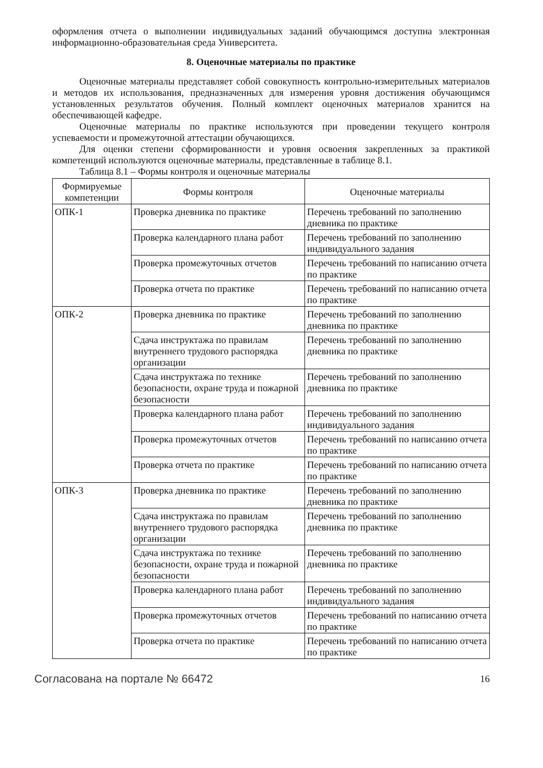оформления отчета о выполнении индивидуальных заданий обучающимся доступна электронная информационно-образовательная среда Университета.
8. Оценочные материалы по практике
Оценочные материалы представляет собой совокупность контрольно-измерительных материалов и методов их использования, предназначенных для измерения уровня достижения обучающимся установленных результатов обучения. Полный комплект оценочных материалов хранится на обеспечивающей кафедре.
Оценочные материалы по практике используются при проведении текущего контроля успеваемости и промежуточной аттестации обучающихся.
Для оценки степени сформированности и уровня освоения закрепленных за практикой компетенций используются оценочные материалы, представленные в таблице 8.1.
Таблица 8.1 – Формы контроля и оценочные материалы
| Формируемые компетенции | Формы контроля | Оценочные материалы |
| --- | --- | --- |
| ОПК-1 | Проверка дневника по практике | Перечень требований по заполнению дневника по практике |
| | Проверка календарного плана работ | Перечень требований по заполнению индивидуального задания |
| | Проверка промежуточных отчетов | Перечень требований по написанию отчета по практике |
| | Проверка отчета по практике | Перечень требований по написанию отчета по практике |
| ОПК-2 | Проверка дневника по практике | Перечень требований по заполнению дневника по практике |
| | Сдача инструктажа по правилам внутреннего трудового распорядка организации | Перечень требований по заполнению дневника по практике |
| | Сдача инструктажа по технике безопасности, охране труда и пожарной безопасности | Перечень требований по заполнению дневника по практике |
| | Проверка календарного плана работ | Перечень требований по заполнению индивидуального задания |
| | Проверка промежуточных отчетов | Перечень требований по написанию отчета по практике |
| | Проверка отчета по практике | Перечень требований по написанию отчета по практике |
| ОПК-3 | Проверка дневника по практике | Перечень требований по заполнению дневника по практике |
| | Сдача инструктажа по правилам внутреннего трудового распорядка организации | Перечень требований по заполнению дневника по практике |
| | Сдача инструктажа по технике безопасности, охране труда и пожарной безопасности | Перечень требований по заполнению дневника по практике |
| | Проверка календарного плана работ | Перечень требований по заполнению индивидуального задания |
| | Проверка промежуточных отчетов | Перечень требований по написанию отчета по практике |
| | Проверка отчета по практике | Перечень требований по написанию отчета по практике |
Согласована на портале № 66472 16